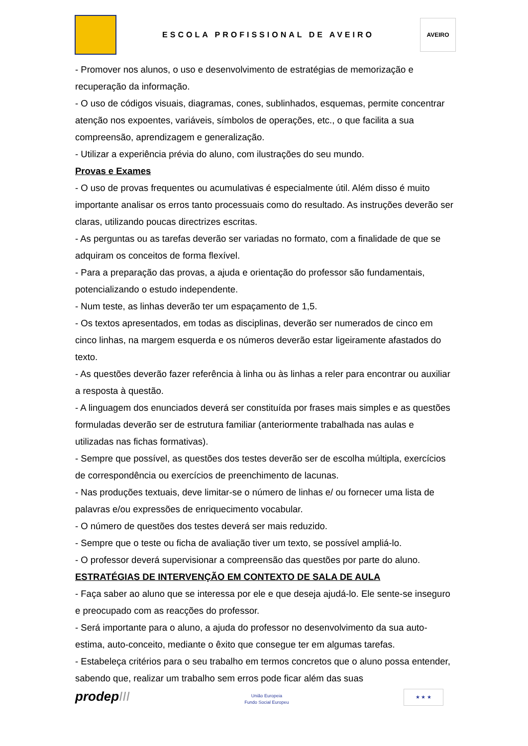ESCOLA PROFISSIONAL DE AVEIRO
AVEIRO
- Promover nos alunos, o uso e desenvolvimento de estratégias de memorização e recuperação da informação.
- O uso de códigos visuais, diagramas, cones, sublinhados, esquemas, permite concentrar atenção nos expoentes, variáveis, símbolos de operações, etc., o que facilita a sua compreensão, aprendizagem e generalização.
- Utilizar a experiência prévia do aluno, com ilustrações do seu mundo.
Provas e Exames
- O uso de provas frequentes ou acumulativas é especialmente útil. Além disso é muito importante analisar os erros tanto processuais como do resultado. As instruções deverão ser claras, utilizando poucas directrizes escritas.
- As perguntas ou as tarefas deverão ser variadas no formato, com a finalidade de que se adquiram os conceitos de forma flexível.
- Para a preparação das provas, a ajuda e orientação do professor são fundamentais, potencializando o estudo independente.
- Num teste, as linhas deverão ter um espaçamento de 1,5.
- Os textos apresentados, em todas as disciplinas, deverão ser numerados de cinco em cinco linhas, na margem esquerda e os números deverão estar ligeiramente afastados do texto.
- As questões deverão fazer referência à linha ou às linhas a reler para encontrar ou auxiliar a resposta à questão.
- A linguagem dos enunciados deverá ser constituída por frases mais simples e as questões formuladas deverão ser de estrutura familiar (anteriormente trabalhada nas aulas e utilizadas nas fichas formativas).
- Sempre que possível, as questões dos testes deverão ser de escolha múltipla, exercícios de correspondência ou exercícios de preenchimento de lacunas.
- Nas produções textuais, deve limitar-se o número de linhas e/ ou fornecer uma lista de palavras e/ou expressões de enriquecimento vocabular.
- O número de questões dos testes deverá ser mais reduzido.
- Sempre que o teste ou ficha de avaliação tiver um texto, se possível ampliá-lo.
- O professor deverá supervisionar a compreensão das questões por parte do aluno.
ESTRATÉGIAS DE INTERVENÇÃO EM CONTEXTO DE SALA DE AULA
- Faça saber ao aluno que se interessa por ele e que deseja ajudá-lo. Ele sente-se inseguro e preocupado com as reacções do professor.
- Será importante para o aluno, a ajuda do professor no desenvolvimento da sua auto-estima, auto-conceito, mediante o êxito que consegue ter em algumas tarefas.
- Estabeleça critérios para o seu trabalho em termos concretos que o aluno possa entender, sabendo que, realizar um trabalho sem erros pode ficar além das suas
prodepIII
União Europeia
Fundo Social Europeu
★ ★ ★